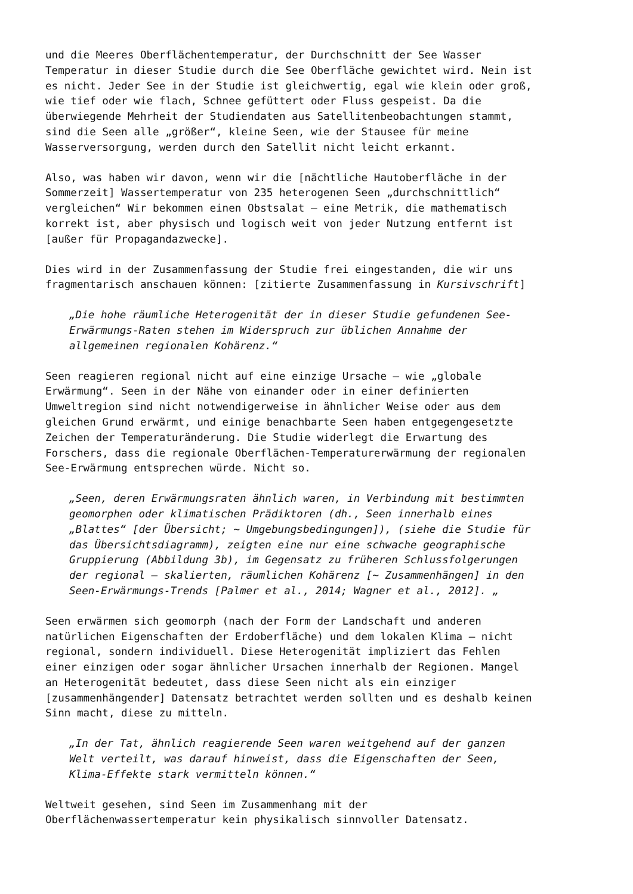und die Meeres Oberflächentemperatur, der Durchschnitt der See Wasser Temperatur in dieser Studie durch die See Oberfläche gewichtet wird. Nein ist es nicht. Jeder See in der Studie ist gleichwertig, egal wie klein oder groß, wie tief oder wie flach, Schnee gefüttert oder Fluss gespeist. Da die überwiegende Mehrheit der Studiendaten aus Satellitenbeobachtungen stammt, sind die Seen alle „größer“, kleine Seen, wie der Stausee für meine Wasserversorgung, werden durch den Satellit nicht leicht erkannt.
Also, was haben wir davon, wenn wir die [nächtliche Hautoberfläche in der Sommerzeit] Wassertemperatur von 235 heterogenen Seen „durchschnittlich“ vergleichen“ Wir bekommen einen Obstsalat – eine Metrik, die mathematisch korrekt ist, aber physisch und logisch weit von jeder Nutzung entfernt ist [außer für Propagandazwecke].
Dies wird in der Zusammenfassung der Studie frei eingestanden, die wir uns fragmentarisch anschauen können: [zitierte Zusammenfassung in Kursivschrift]
„Die hohe räumliche Heterogenität der in dieser Studie gefundenen See- Erwärmungs-Raten stehen im Widerspruch zur üblichen Annahme der allgemeinen regionalen Kohärenz.“
Seen reagieren regional nicht auf eine einzige Ursache – wie „globale Erwärmung“. Seen in der Nähe von einander oder in einer definierten Umweltregion sind nicht notwendigerweise in ähnlicher Weise oder aus dem gleichen Grund erwärmt, und einige benachbarte Seen haben entgegengesetzte Zeichen der Temperaturänderung. Die Studie widerlegt die Erwartung des Forschers, dass die regionale Oberflächen-Temperaturerwärmung der regionalen See-Erwärmung entsprechen würde. Nicht so.
„Seen, deren Erwärmungsraten ähnlich waren, in Verbindung mit bestimmten geomorphen oder klimatischen Prädiktoren (dh., Seen innerhalb eines „Blattes“ [der Übersicht; ~ Umgebungsbedingungen]), (siehe die Studie für das Übersichtsdiagramm), zeigten eine nur eine schwache geographische Gruppierung (Abbildung 3b), im Gegensatz zu früheren Schlussfolgerungen der regional – skalierten, räumlichen Kohärenz [~ Zusammenhängen] in den Seen-Erwärmungs-Trends [Palmer et al., 2014; Wagner et al., 2012]. „
Seen erwärmen sich geomorph (nach der Form der Landschaft und anderen natürlichen Eigenschaften der Erdoberfläche) und dem lokalen Klima – nicht regional, sondern individuell. Diese Heterogenität impliziert das Fehlen einer einzigen oder sogar ähnlicher Ursachen innerhalb der Regionen. Mangel an Heterogenität bedeutet, dass diese Seen nicht als ein einziger [zusammenhängender] Datensatz betrachtet werden sollten und es deshalb keinen Sinn macht, diese zu mitteln.
„In der Tat, ähnlich reagierende Seen waren weitgehend auf der ganzen Welt verteilt, was darauf hinweist, dass die Eigenschaften der Seen, Klima-Effekte stark vermitteln können.“
Weltweit gesehen, sind Seen im Zusammenhang mit der Oberflächenwassertemperatur kein physikalisch sinnvoller Datensatz.